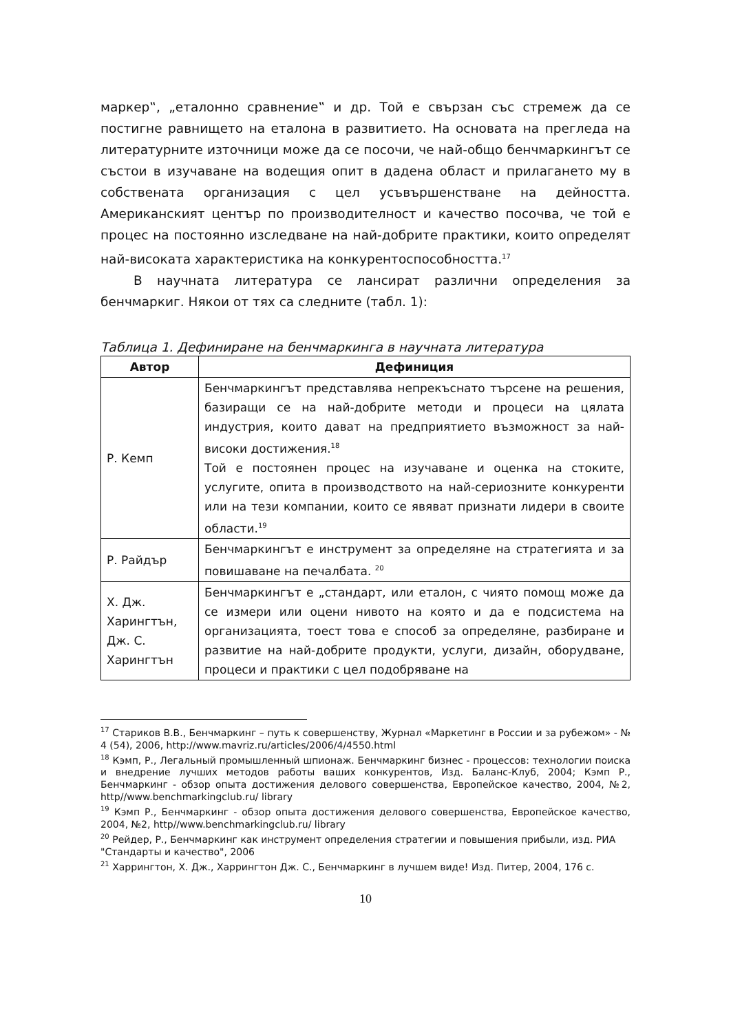маркер‟, „еталонно сравнение‟ и др. Той е свързан със стремеж да се постигне равнището на еталона в развитието. На основата на прегледа на литературните източници може да се посочи, че най-общо бенчмаркингът се състои в изучаване на водещия опит в дадена област и прилагането му в собствената организация с цел усъвършенстване на дейността. Американският център по производителност и качество посочва, че той е процес на постоянно изследване на най-добрите практики, които определят най-високата характеристика на конкурентоспособността.<sup>17</sup>
В научната литература се лансират различни определения за бенчмаркиг. Някои от тях са следните (табл. 1):
Таблица 1. Дефиниране на бенчмаркинга в научната литература
| Автор | Дефиниция |
| --- | --- |
| Р. Кемп | Бенчмаркингът представлява непрекъснато търсене на решения, базиращи се на най-добрите методи и процеси на цялата индустрия, които дават на предприятието възможност за най-високи достижения.<sup>18</sup> Той е постоянен процес на изучаване и оценка на стоките, услугите, опита в производството на най-сериозните конкуренти или на тези компании, които се явяват признати лидери в своите области.<sup>19</sup> |
| Р. Райдър | Бенчмаркингът е инструмент за определяне на стратегията и за повишаване на печалбата. <sup>20</sup> |
| Х. Дж. Харингтън, Дж. С. Харингтън | Бенчмаркингът е „стандарт, или еталон, с чиято помощ може да се измери или оцени нивото на която и да е подсистема на организацията, тоест това е способ за определяне, разбиране и развитие на най-добрите продукти, услуги, дизайн, оборудване, процеси и практики с цел подобряване на |
<sup>17</sup> Стариков В.В., Бенчмаркинг – путь к совершенству, Журнал «Маркетинг в России и за рубежом» - № 4 (54), 2006, http://www.mavriz.ru/articles/2006/4/4550.html
<sup>18</sup> Кэмп, Р., Легальный промышленный шпионаж. Бенчмаркинг бизнес - процессов: технологии поиска и внедрение лучших методов работы ваших конкурентов, Изд. Баланс-Клуб, 2004; Кэмп Р., Бенчмаркинг - обзор опыта достижения делового совершенства, Европейское качество, 2004, №2, http//www.benchmarkingclub.ru/ library
<sup>19</sup> Кэмп Р., Бенчмаркинг - обзор опыта достижения делового совершенства, Европейское качество, 2004, №2, http//www.benchmarkingclub.ru/ library
<sup>20</sup> Рейдер, Р., Бенчмаркинг как инструмент определения стратегии и повышения прибыли, изд. РИА "Стандарты и качество", 2006
<sup>21</sup> Харрингтон, Х. Дж., Харрингтон Дж. С., Бенчмаркинг в лучшем виде! Изд. Питер, 2004, 176 с.
10